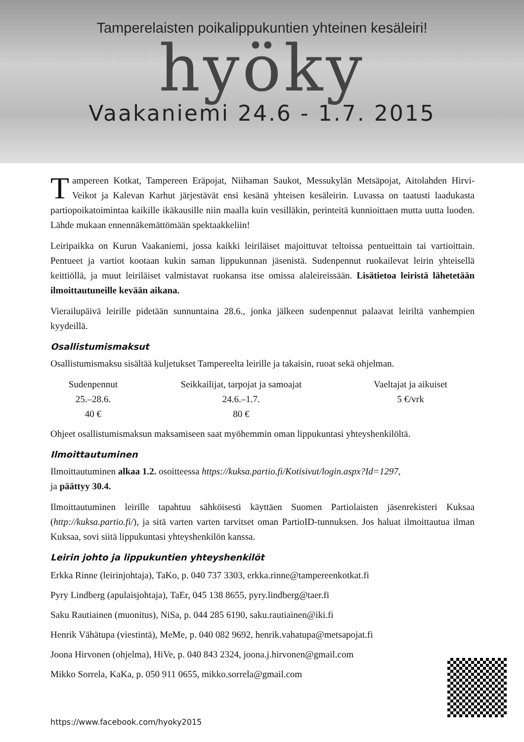Tamperelaisten poikalippukuntien yhteinen kesäleiri!
hyöky
Vaakaniemi 24.6 - 1.7. 2015
Tampereen Kotkat, Tampereen Eräpojat, Niihaman Saukot, Messukylän Metsäpojat, Aitolahden Hirvi-Veikot ja Kalevan Karhut järjestävät ensi kesänä yhteisen kesäleirin. Luvassa on taatusti laadukasta partiopoikatoimintaa kaikille ikäkausille niin maalla kuin vesilläkin, perinteitä kunnioittaen mutta uutta luoden. Lähde mukaan ennennäkemättömään spektaakkeliin!
Leiripaikka on Kurun Vaakaniemi, jossa kaikki leiriläiset majoittuvat teltoissa pentueittain tai vartioittain. Pentueet ja vartiot kootaan kukin saman lippukunnan jäsenistä. Sudenpennut ruokailevat leirin yhteisellä keittiöllä, ja muut leiriläiset valmistavat ruokansa itse omissa alaleireissään. Lisätietoa leiristä lähetetään ilmoittautuneille kevään aikana.
Vierailupäivä leirille pidetään sunnuntaina 28.6., jonka jälkeen sudenpennut palaavat leiriltä vanhempien kyydeillä.
Osallistumismaksut
Osallistumismaksu sisältää kuljetukset Tampereelta leirille ja takaisin, ruoat sekä ohjelman.
| Sudenpennut | Seikkailijat, tarpojat ja samoajat | Vaeltajat ja aikuiset |
| 25.–28.6. | 24.6.–1.7. | 5 €/vrk |
| 40 € | 80 € | |
Ohjeet osallistumismaksun maksamiseen saat myöhemmin oman lippukuntasi yhteyshenkilöltä.
Ilmoittautuminen
Ilmoittautuminen alkaa 1.2. osoitteessa https://kuksa.partio.fi/Kotisivut/login.aspx?Id=1297,
ja päättyy 30.4.
Ilmoittautuminen leirille tapahtuu sähköisesti käyttäen Suomen Partiolaisten jäsenrekisteri Kuksaa (http://kuksa.partio.fi/), ja sitä varten varten tarvitset oman PartioID-tunnuksen. Jos haluat ilmoittautua ilman Kuksaa, sovi siitä lippukuntasi yhteyshenkilön kanssa.
Leirin johto ja lippukuntien yhteyshenkilöt
Erkka Rinne (leirinjohtaja), TaKo, p. 040 737 3303, erkka.rinne@tampereenkotkat.fi
Pyry Lindberg (apulaisjohtaja), TaEr, 045 138 8655, pyry.lindberg@taer.fi
Saku Rautiainen (muonitus), NiSa, p. 044 285 6190, saku.rautiainen@iki.fi
Henrik Vähätupa (viestintä), MeMe, p. 040 082 9692, henrik.vahatupa@metsapojat.fi
Joona Hirvonen (ohjelma), HiVe, p. 040 843 2324, joona.j.hirvonen@gmail.com
Mikko Sorrela, KaKa, p. 050 911 0655, mikko.sorrela@gmail.com
https://www.facebook.com/hyoky2015